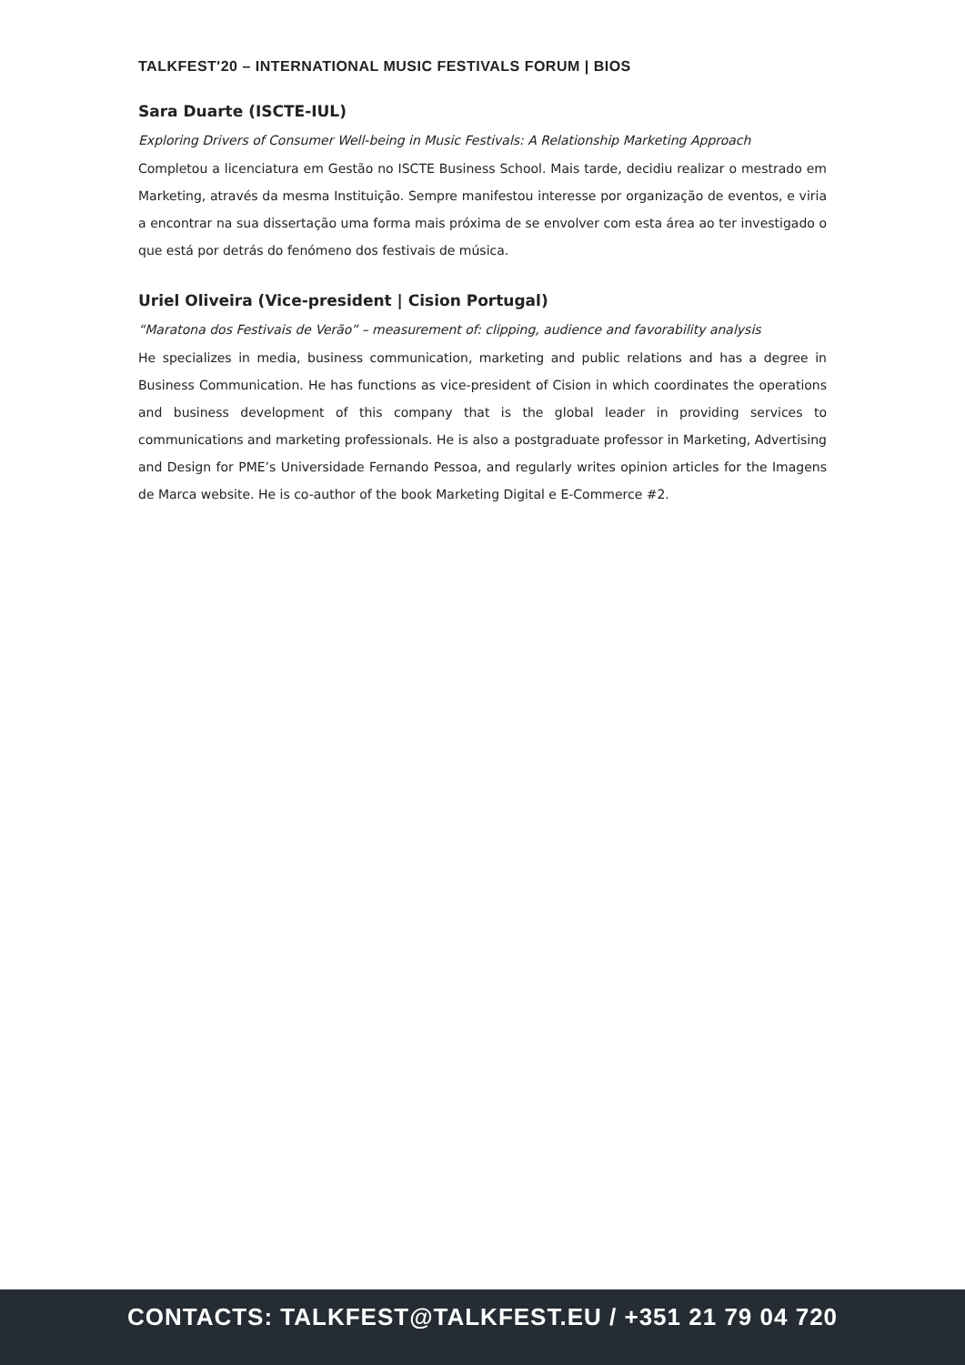TALKFEST'20 – INTERNATIONAL MUSIC FESTIVALS FORUM | BIOS
Sara Duarte (ISCTE-IUL)
Exploring Drivers of Consumer Well-being in Music Festivals: A Relationship Marketing Approach
Completou a licenciatura em Gestão no ISCTE Business School. Mais tarde, decidiu realizar o mestrado em Marketing, através da mesma Instituição. Sempre manifestou interesse por organização de eventos, e viria a encontrar na sua dissertação uma forma mais próxima de se envolver com esta área ao ter investigado o que está por detrás do fenómeno dos festivais de música.
Uriel Oliveira (Vice-president | Cision Portugal)
“Maratona dos Festivais de Verão” – measurement of: clipping, audience and favorability analysis
He specializes in media, business communication, marketing and public relations and has a degree in Business Communication. He has functions as vice-president of Cision in which coordinates the operations and business development of this company that is the global leader in providing services to communications and marketing professionals. He is also a postgraduate professor in Marketing, Advertising and Design for PME’s Universidade Fernando Pessoa, and regularly writes opinion articles for the Imagens de Marca website. He is co-author of the book Marketing Digital e E-Commerce #2.
CONTACTS: TALKFEST@TALKFEST.EU / +351 21 79 04 720